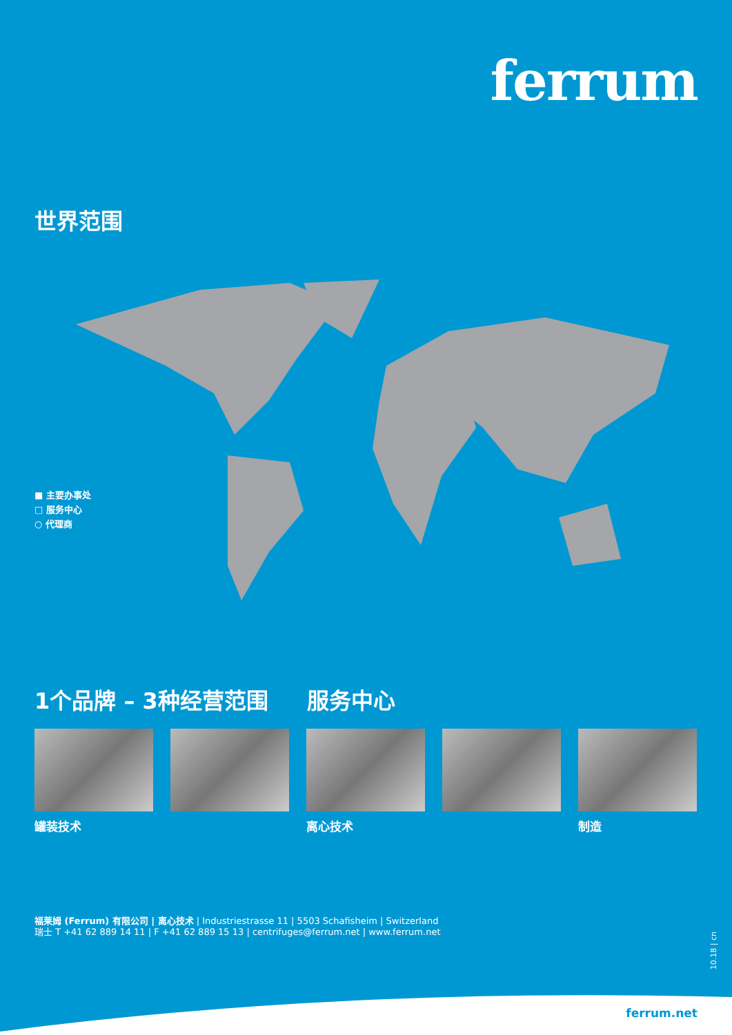ferrum
世界范围
■ 主要办事处
□ 服务中心
○ 代理商
1个品牌 – 3种经营范围 服务中心
罐装技术 离心技术 制造
福莱姆 (Ferrum) 有限公司 | 离心技术 | Industriestrasse 11 | 5503 Schafisheim | Switzerland
瑞士 T +41 62 889 14 11 | F +41 62 889 15 13 | centrifuges@ferrum.net | www.ferrum.net
10.18 | cn
ferrum.net